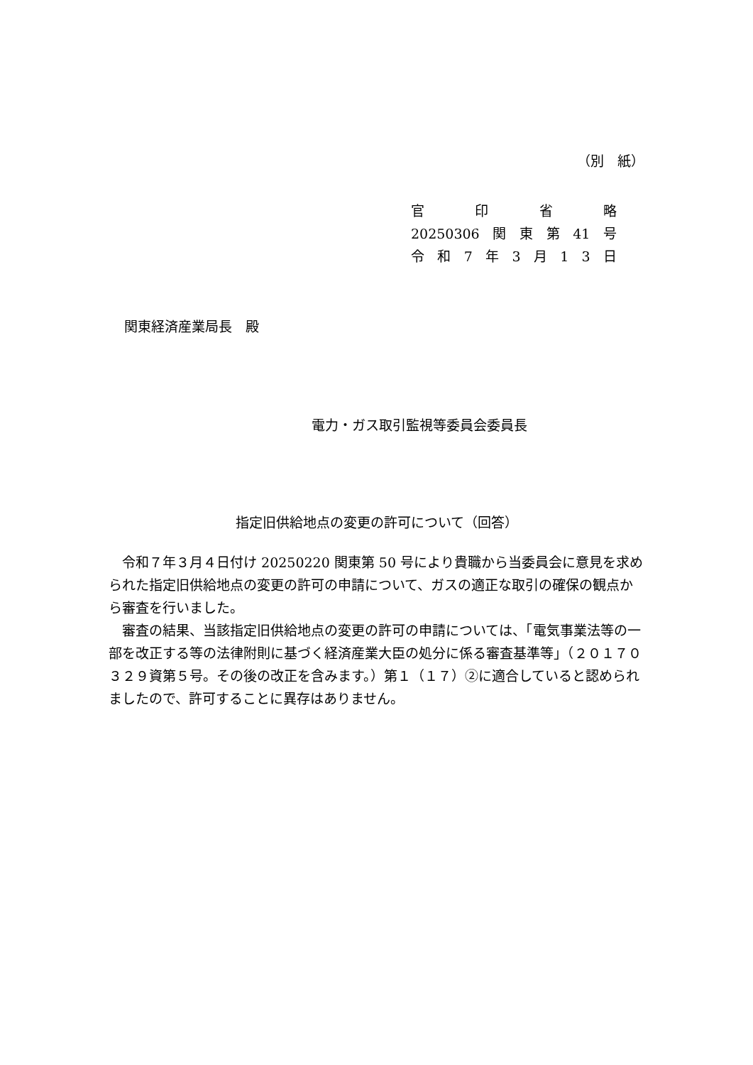（別　紙）
官印省略
20250306 関 東 第 41 号
令和 7 年 3 月 13 日
関東経済産業局長　殿
電力・ガス取引監視等委員会委員長
指定旧供給地点の変更の許可について（回答）
令和７年３月４日付け 20250220 関東第 50 号により貴職から当委員会に意見を求められた指定旧供給地点の変更の許可の申請について、ガスの適正な取引の確保の観点から審査を行いました。
審査の結果、当該指定旧供給地点の変更の許可の申請については、「電気事業法等の一部を改正する等の法律附則に基づく経済産業大臣の処分に係る審査基準等」（２０１７０３２９資第５号。その後の改正を含みます。）第１（１７）②に適合していると認められましたので、許可することに異存はありません。